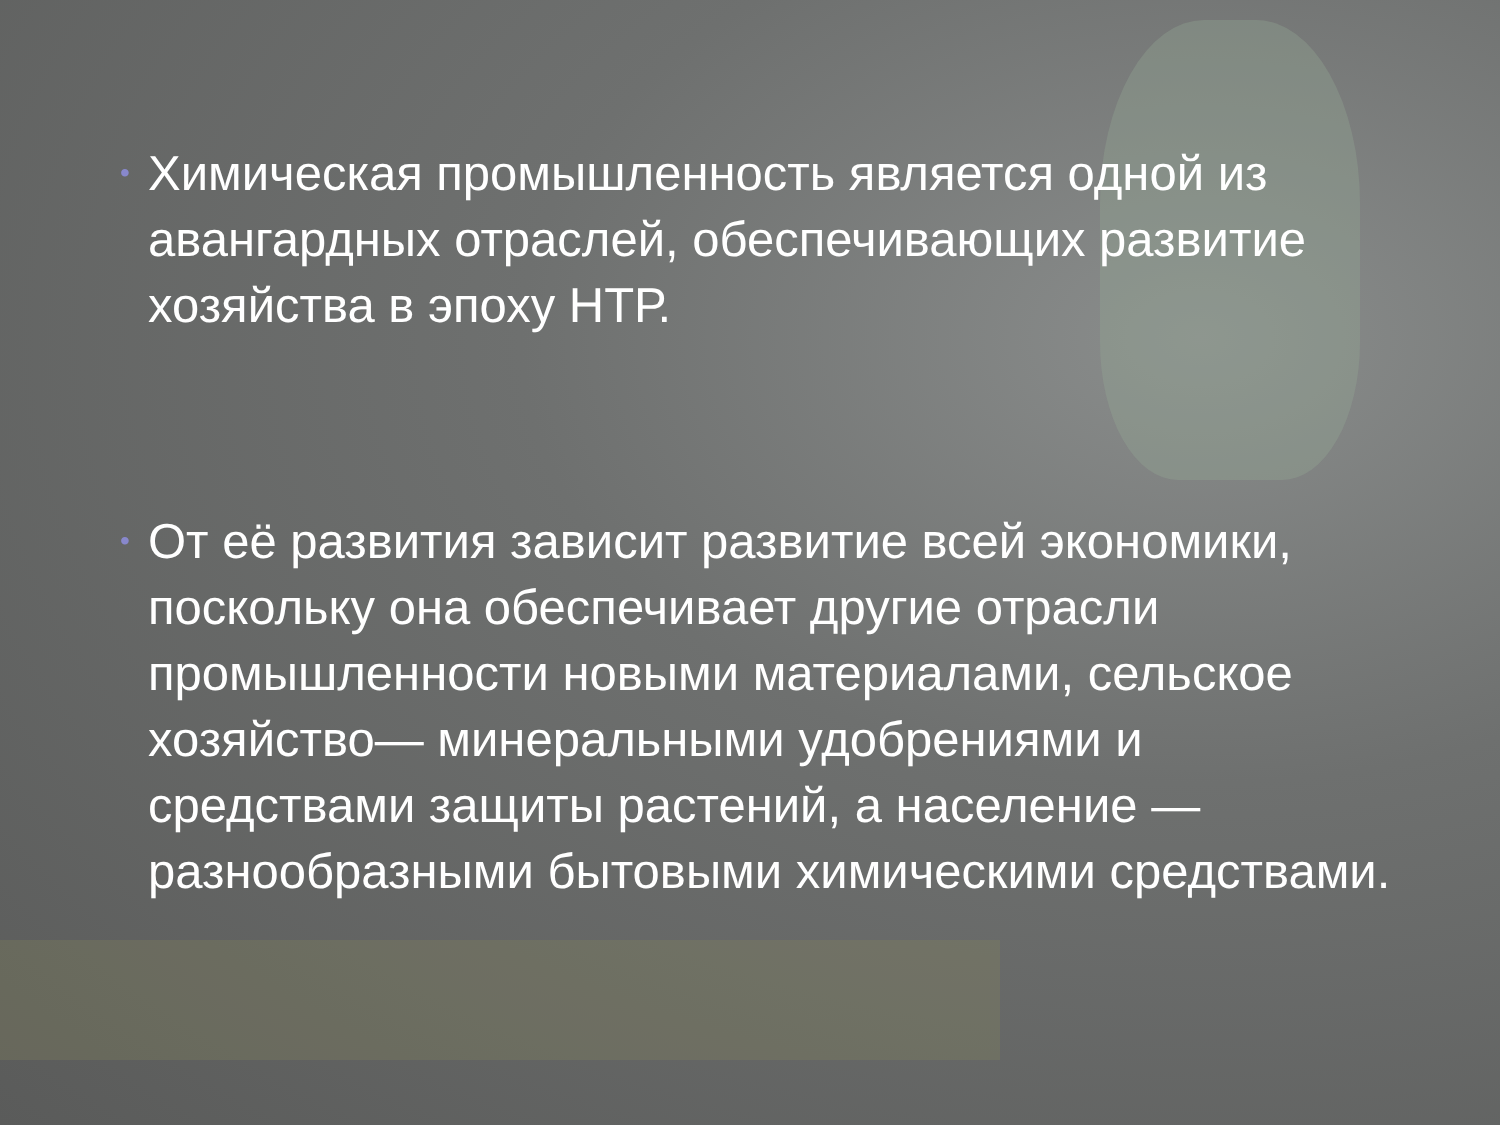• Химическая промышленность является одной из авангардных отраслей, обеспечивающих развитие хозяйства в эпоху НТР.
• От её развития зависит развитие всей экономики, поскольку она обеспечивает другие отрасли промышленности новыми материалами, сельское хозяйство— минеральными удобрениями и средствами защиты растений, а население — разнообразными бытовыми химическими средствами.